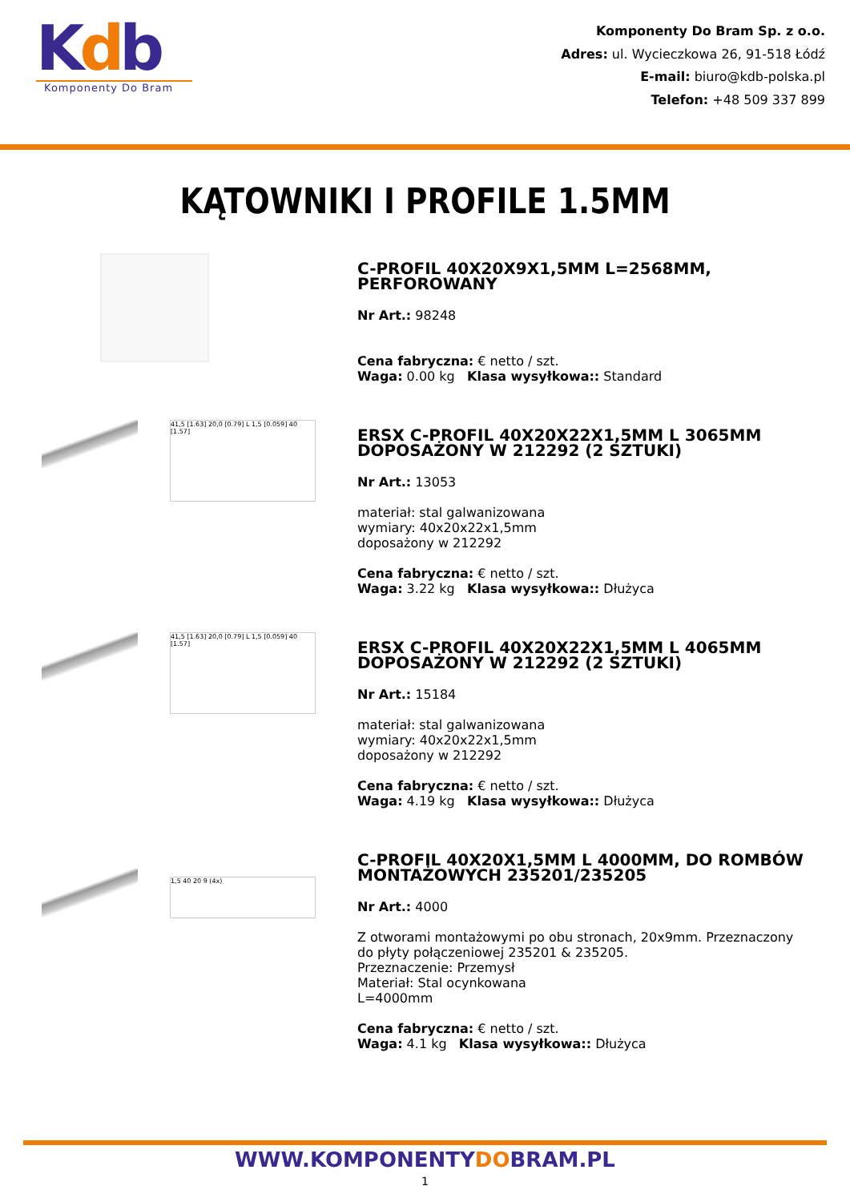Kdb
Komponenty Do Bram
Komponenty Do Bram Sp. z o.o.
Adres: ul. Wycieczkowa 26, 91-518 Łódź
E-mail: biuro@kdb-polska.pl
Telefon: +48 509 337 899
KĄTOWNIKI I PROFILE 1.5MM
C-PROFIL 40X20X9X1,5MM L=2568MM, PERFOROWANY
Nr Art.: 98248
Cena fabryczna: € netto / szt.
Waga: 0.00 kg Klasa wysyłkowa:: Standard
41,5 [1.63] 20,0 [0.79] L 1,5 [0.059] 40 [1.57]
ERSX C-PROFIL 40X20X22X1,5MM L 3065MM DOPOSAŻONY W 212292 (2 SZTUKI)
Nr Art.: 13053
materiał: stal galwanizowana
wymiary: 40x20x22x1,5mm
doposażony w 212292
Cena fabryczna: € netto / szt.
Waga: 3.22 kg Klasa wysyłkowa:: Dłużyca
41,5 [1.63] 20,0 [0.79] L 1,5 [0.059] 40 [1.57]
ERSX C-PROFIL 40X20X22X1,5MM L 4065MM DOPOSAŻONY W 212292 (2 SZTUKI)
Nr Art.: 15184
materiał: stal galwanizowana
wymiary: 40x20x22x1,5mm
doposażony w 212292
Cena fabryczna: € netto / szt.
Waga: 4.19 kg Klasa wysyłkowa:: Dłużyca
1,5 40 20 9 (4x)
C-PROFIL 40X20X1,5MM L 4000MM, DO ROMBÓW MONTAŻOWYCH 235201/235205
Nr Art.: 4000
Z otworami montażowymi po obu stronach, 20x9mm. Przeznaczony do płyty połączeniowej 235201 & 235205.
Przeznaczenie: Przemysł
Materiał: Stal ocynkowana
L=4000mm
Cena fabryczna: € netto / szt.
Waga: 4.1 kg Klasa wysyłkowa:: Dłużyca
WWW.KOMPONENTYDOBRAM.PL
1